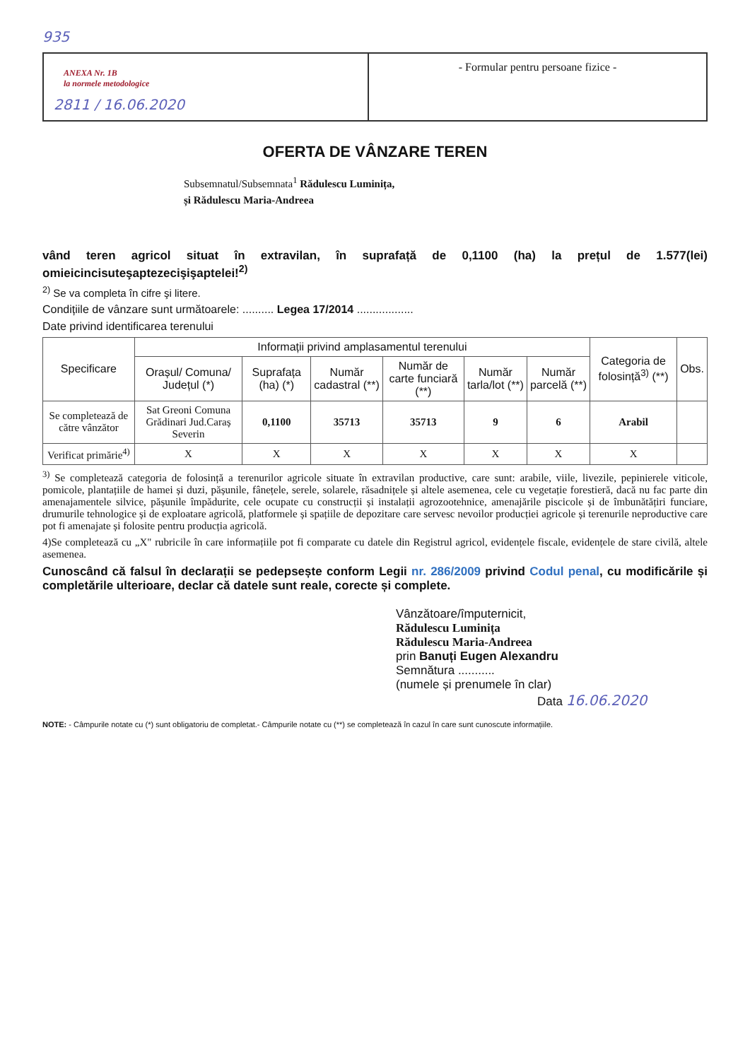935
ANEXA Nr. 1B
la normele metodologice
2811 / 16.06.2020
- Formular pentru persoane fizice -
OFERTA DE VÂNZARE TEREN
Subsemnatul/Subsemnata<sup>1</sup> Rădulescu Luminița,
și Rădulescu Maria-Andreea
vând teren agricol situat în extravilan, în suprafață de 0,1100 (ha) la prețul de 1.577(lei) omieicincisuteşaptezecişişaptelei!<sup>2)</sup>
<sup>2)</sup> Se va completa în cifre şi litere.
Condițiile de vânzare sunt următoarele: .......... Legea 17/2014 ..................
Date privind identificarea terenului
| Specificare | Informații privind amplasamentul terenului | | | | | | Categoria de folosință<sup>3)</sup> (**) | Obs. |
| --- | --- | --- | --- | --- | --- | --- | --- | --- |
| | Orașul/ Comuna/ Județul (*) | Suprafața (ha) (*) | Număr cadastral (**) | Număr de carte funciară (**) | Număr tarla/lot (**) | Număr parcelă (**) | | |
| Se completează de către vânzător | Sat Greoni Comuna Grădinari Jud.Caraș Severin | 0,1100 | 35713 | 35713 | 9 | 6 | Arabil | |
| Verificat primărie<sup>4)</sup> | X | X | X | X | X | X | X | |
<sup>3)</sup> Se completează categoria de folosință a terenurilor agricole situate în extravilan productive, care sunt: arabile, viile, livezile, pepinierele viticole, pomicole, plantațiile de hamei și duzi, pășunile, fânețele, serele, solarele, răsadnițele și altele asemenea, cele cu vegetație forestieră, dacă nu fac parte din amenajamentele silvice, pășunile împădurite, cele ocupate cu construcții și instalații agrozootehnice, amenajările piscicole și de îmbunătățiri funciare, drumurile tehnologice și de exploatare agricolă, platformele și spațiile de depozitare care servesc nevoilor producției agricole și terenurile neproductive care pot fi amenajate și folosite pentru producția agricolă.
4)Se completează cu „X" rubricile în care informațiile pot fi comparate cu datele din Registrul agricol, evidențele fiscale, evidențele de stare civilă, altele asemenea.
Cunoscând că falsul în declarații se pedepsește conform Legii nr. 286/2009 privind Codul penal, cu modificările și completările ulterioare, declar că datele sunt reale, corecte și complete.
Vânzătoare/împuternicit,
Rădulescu Luminița
Rădulescu Maria-Andreea
prin Banuți Eugen Alexandru
Semnătura ...........
(numele și prenumele în clar)
Data 16.06.2020
NOTE: - Câmpurile notate cu (*) sunt obligatoriu de completat.- Câmpurile notate cu (**) se completează în cazul în care sunt cunoscute informațiile.